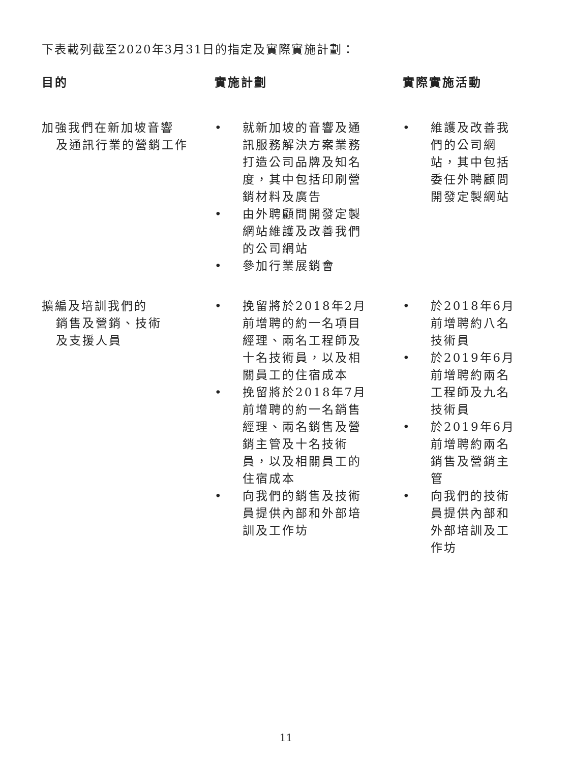下表載列截至2020年3月31日的指定及實際實施計劃：
| 目的 | 實施計劃 | 實際實施活動 |
| --- | --- | --- |
| 加強我們在新加坡音響 及通訊行業的營銷工作 | • 就新加坡的音響及通訊服務解決方案業務打造公司品牌及知名度，其中包括印刷營銷材料及廣告 • 由外聘顧問開發定製網站維護及改善我們的公司網站 • 參加行業展銷會 | • 維護及改善我們的公司網站，其中包括委任外聘顧問開發定製網站 |
| 擴編及培訓我們的 銷售及營銷、技術 及支援人員 | • 挽留將於2018年2月前增聘的約一名項目經理、兩名工程師及十名技術員，以及相關員工的住宿成本 • 挽留將於2018年7月前增聘的約一名銷售經理、兩名銷售及營銷主管及十名技術員，以及相關員工的住宿成本 • 向我們的銷售及技術員提供內部和外部培訓及工作坊 | • 於2018年6月前增聘約八名技術員 • 於2019年6月前增聘約兩名工程師及九名技術員 • 於2019年6月前增聘約兩名銷售及營銷主管 • 向我們的技術員提供內部和外部培訓及工作坊 |
11